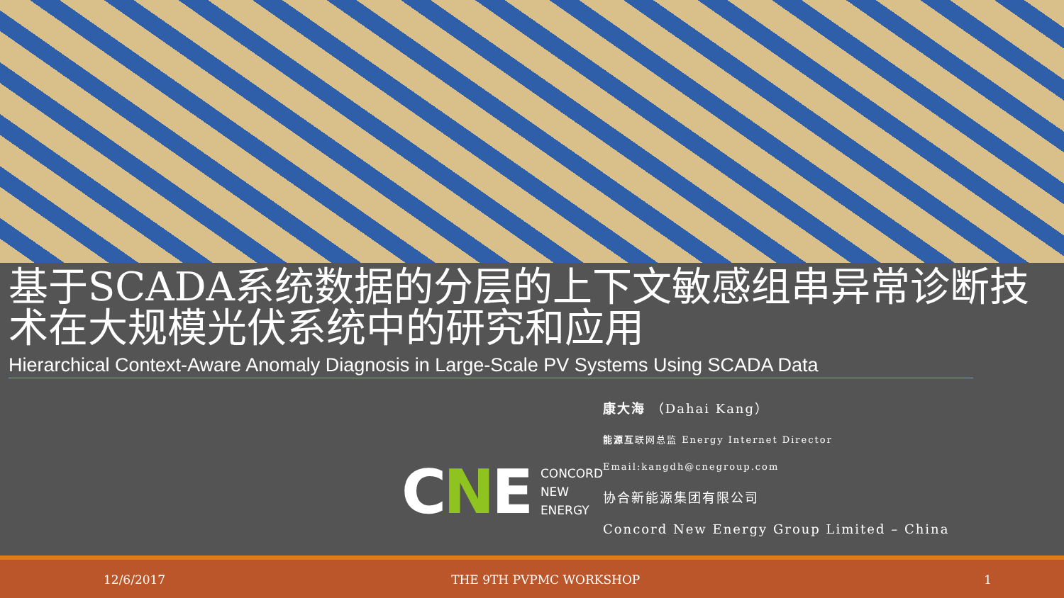基于SCADA系统数据的分层的上下文敏感组串异常诊断技术在大规模光伏系统中的研究和应用
Hierarchical Context-Aware Anomaly Diagnosis in Large-Scale PV Systems Using SCADA Data
CNE
CONCORD
NEW
ENERGY
康大海 （Dahai Kang）
能源互联网总监 Energy Internet Director
Email:kangdh@cnegroup.com
协合新能源集团有限公司
Concord New Energy Group Limited – China
12/6/2017 THE 9TH PVPMC WORKSHOP 1